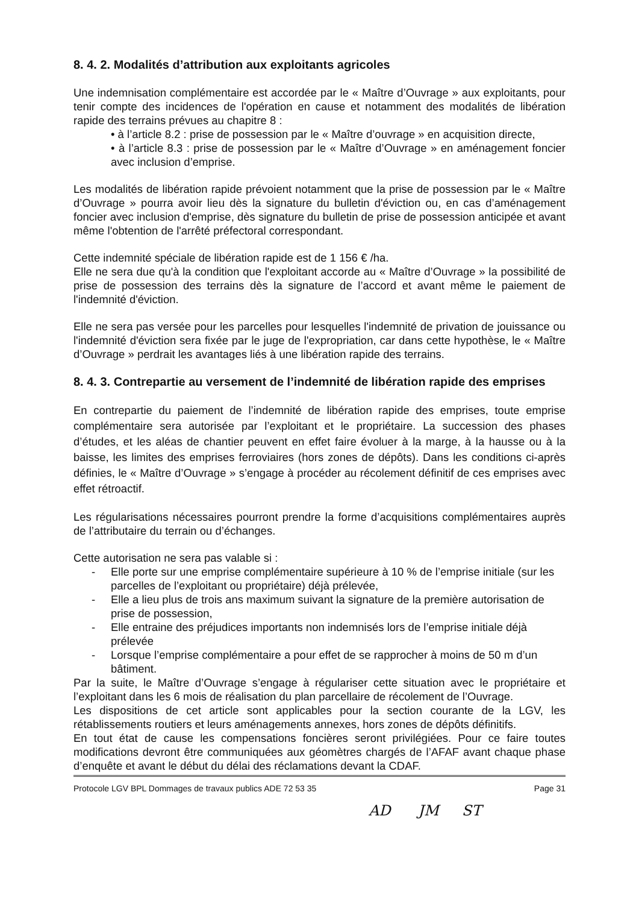8. 4. 2. Modalités d’attribution aux exploitants agricoles
Une indemnisation complémentaire est accordée par le « Maître d’Ouvrage » aux exploitants, pour tenir compte des incidences de l'opération en cause et notamment des modalités de libération rapide des terrains prévues au chapitre 8 :
• à l’article 8.2 : prise de possession par le « Maître d’ouvrage » en acquisition directe,
• à l’article 8.3 : prise de possession par le « Maître d’Ouvrage » en aménagement foncier avec inclusion d’emprise.
Les modalités de libération rapide prévoient notamment que la prise de possession par le « Maître d’Ouvrage » pourra avoir lieu dès la signature du bulletin d'éviction ou, en cas d’aménagement foncier avec inclusion d'emprise, dès signature du bulletin de prise de possession anticipée et avant même l'obtention de l'arrêté préfectoral correspondant.
Cette indemnité spéciale de libération rapide est de 1 156 € /ha.
Elle ne sera due qu'à la condition que l'exploitant accorde au « Maître d’Ouvrage » la possibilité de prise de possession des terrains dès la signature de l’accord et avant même le paiement de l'indemnité d'éviction.
Elle ne sera pas versée pour les parcelles pour lesquelles l'indemnité de privation de jouissance ou l'indemnité d'éviction sera fixée par le juge de l'expropriation, car dans cette hypothèse, le « Maître d’Ouvrage » perdrait les avantages liés à une libération rapide des terrains.
8. 4. 3. Contrepartie au versement de l’indemnité de libération rapide des emprises
En contrepartie du paiement de l’indemnité de libération rapide des emprises, toute emprise complémentaire sera autorisée par l’exploitant et le propriétaire. La succession des phases d’études, et les aléas de chantier peuvent en effet faire évoluer à la marge, à la hausse ou à la baisse, les limites des emprises ferroviaires (hors zones de dépôts). Dans les conditions ci-après définies, le « Maître d’Ouvrage » s’engage à procéder au récolement définitif de ces emprises avec effet rétroactif.
Les régularisations nécessaires pourront prendre la forme d’acquisitions complémentaires auprès de l’attributaire du terrain ou d’échanges.
Cette autorisation ne sera pas valable si :
- Elle porte sur une emprise complémentaire supérieure à 10 % de l’emprise initiale (sur les parcelles de l’exploitant ou propriétaire) déjà prélevée,
- Elle a lieu plus de trois ans maximum suivant la signature de la première autorisation de prise de possession,
- Elle entraine des préjudices importants non indemnisés lors de l’emprise initiale déjà prélevée
- Lorsque l’emprise complémentaire a pour effet de se rapprocher à moins de 50 m d’un bâtiment.
Par la suite, le Maître d’Ouvrage s’engage à régulariser cette situation avec le propriétaire et l’exploitant dans les 6 mois de réalisation du plan parcellaire de récolement de l’Ouvrage.
Les dispositions de cet article sont applicables pour la section courante de la LGV, les rétablissements routiers et leurs aménagements annexes, hors zones de dépôts définitifs.
En tout état de cause les compensations foncières seront privilégiées. Pour ce faire toutes modifications devront être communiquées aux géomètres chargés de l’AFAF avant chaque phase d’enquête et avant le début du délai des réclamations devant la CDAF.
Protocole LGV BPL Dommages de travaux publics ADE 72 53 35 Page 31
AD JM ST